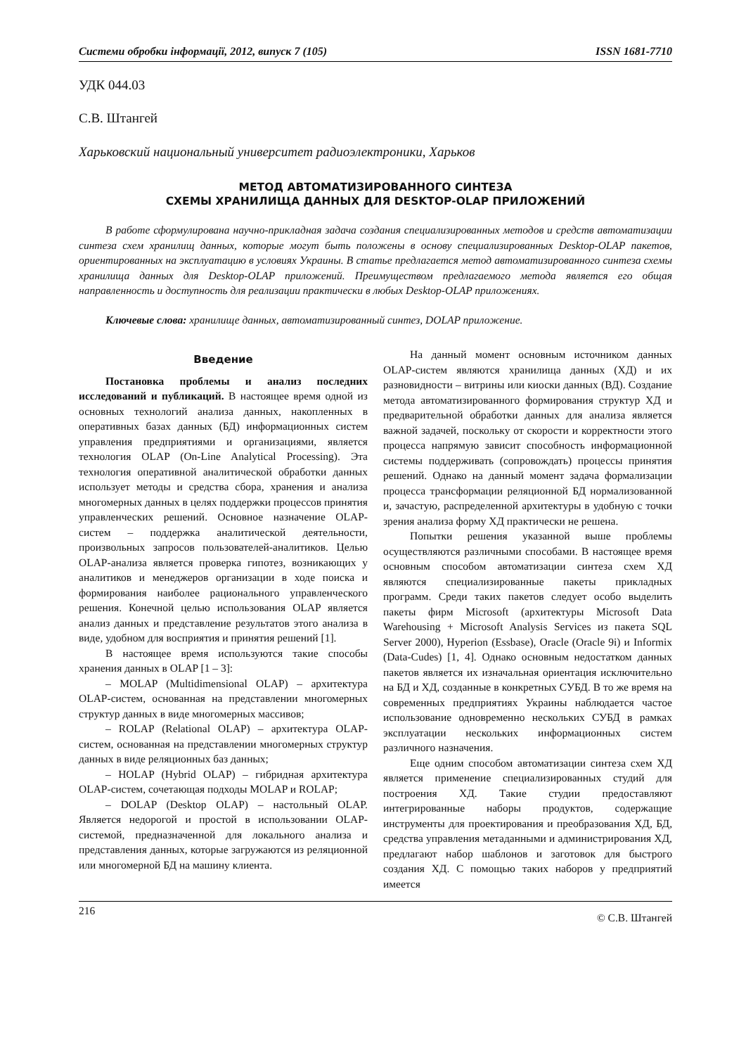Системи обробки інформації, 2012, випуск 7 (105) ISSN 1681-7710
УДК 044.03
С.В. Штангей
Харьковский национальный университет радиоэлектроники, Харьков
МЕТОД АВТОМАТИЗИРОВАННОГО СИНТЕЗА
СХЕМЫ ХРАНИЛИЩА ДАННЫХ ДЛЯ DESKTOP-OLAP ПРИЛОЖЕНИЙ
В работе сформулирована научно-прикладная задача создания специализированных методов и средств автоматизации синтеза схем хранилищ данных, которые могут быть положены в основу специализированных Desktop-OLAP пакетов, ориентированных на эксплуатацию в условиях Украины. В статье предлагается метод автоматизированного синтеза схемы хранилища данных для Desktop-OLAP приложений. Преимуществом предлагаемого метода является его общая направленность и доступность для реализации практически в любых Desktop-OLAP приложениях.
Ключевые слова: хранилище данных, автоматизированный синтез, DOLAP приложение.
Введение
Постановка проблемы и анализ последних исследований и публикаций. В настоящее время одной из основных технологий анализа данных, накопленных в оперативных базах данных (БД) информационных систем управления предприятиями и организациями, является технология OLAP (On-Line Analytical Processing). Эта технология оперативной аналитической обработки данных использует методы и средства сбора, хранения и анализа многомерных данных в целях поддержки процессов принятия управленческих решений. Основное назначение OLAP-систем – поддержка аналитической деятельности, произвольных запросов пользователей-аналитиков. Целью OLAP-анализа является проверка гипотез, возникающих у аналитиков и менеджеров организации в ходе поиска и формирования наиболее рационального управленческого решения. Конечной целью использования OLAP является анализ данных и представление результатов этого анализа в виде, удобном для восприятия и принятия решений [1].
В настоящее время используются такие способы хранения данных в OLAP [1 – 3]:
– MOLAP (Multidimensional OLAP) – архитектура OLAP-систем, основанная на представлении многомерных структур данных в виде многомерных массивов;
– ROLAP (Relational OLAP) – архитектура OLAP-систем, основанная на представлении многомерных структур данных в виде реляционных баз данных;
– HOLAP (Hybrid OLAP) – гибридная архитектура OLAP-систем, сочетающая подходы MOLAP и ROLAP;
– DOLAP (Desktop OLAP) – настольный OLAP. Является недорогой и простой в использовании OLAP-системой, предназначенной для локального анализа и представления данных, которые загружаются из реляционной или многомерной БД на машину клиента.
На данный момент основным источником данных OLAP-систем являются хранилища данных (ХД) и их разновидности – витрины или киоски данных (ВД). Создание метода автоматизированного формирования структур ХД и предварительной обработки данных для анализа является важной задачей, поскольку от скорости и корректности этого процесса напрямую зависит способность информационной системы поддерживать (сопровождать) процессы принятия решений. Однако на данный момент задача формализации процесса трансформации реляционной БД нормализованной и, зачастую, распределенной архитектуры в удобную с точки зрения анализа форму ХД практически не решена.
Попытки решения указанной выше проблемы осуществляются различными способами. В настоящее время основным способом автоматизации синтеза схем ХД являются специализированные пакеты прикладных программ. Среди таких пакетов следует особо выделить пакеты фирм Microsoft (архитектуры Microsoft Data Warehousing + Microsoft Analysis Services из пакета SQL Server 2000), Hyperion (Essbase), Oracle (Oracle 9i) и Informix (Data-Cudes) [1, 4]. Однако основным недостатком данных пакетов является их изначальная ориентация исключительно на БД и ХД, созданные в конкретных СУБД. В то же время на современных предприятиях Украины наблюдается частое использование одновременно нескольких СУБД в рамках эксплуатации нескольких информационных систем различного назначения.
Еще одним способом автоматизации синтеза схем ХД является применение специализированных студий для построения ХД. Такие студии предоставляют интегрированные наборы продуктов, содержащие инструменты для проектирования и преобразования ХД, БД, средства управления метаданными и администрирования ХД, предлагают набор шаблонов и заготовок для быстрого создания ХД. С помощью таких наборов у предприятий имеется
216 © С.В. Штангей